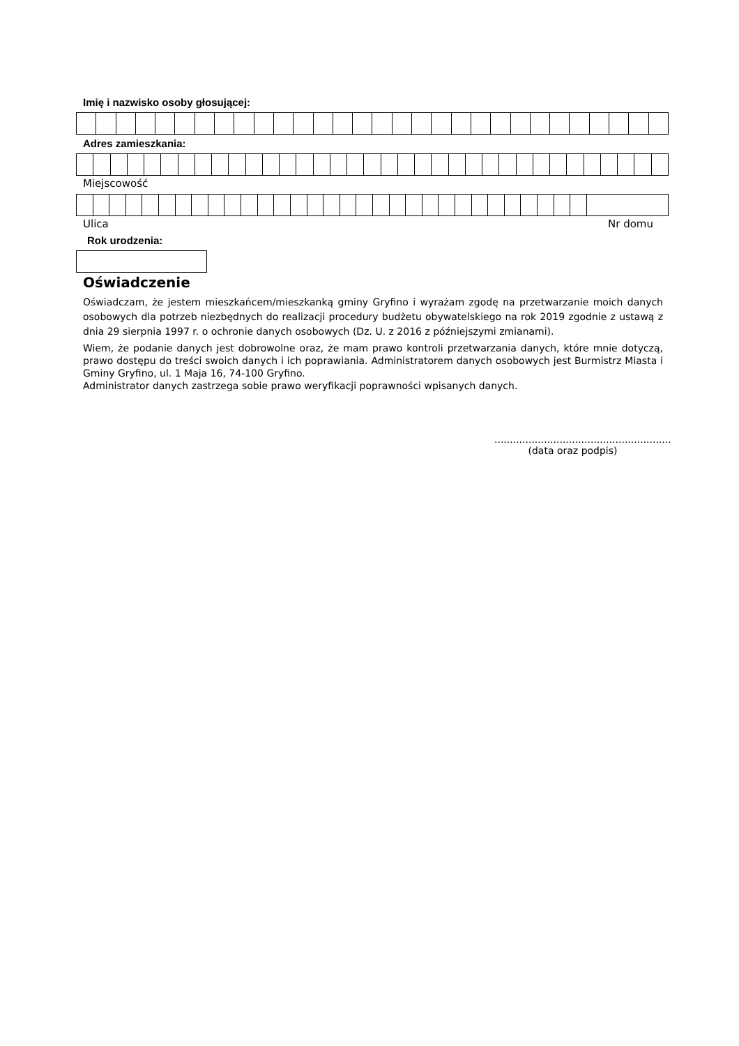Imię i nazwisko osoby głosującej:
Adres zamieszkania:
Miejscowość
Ulica Nr domu
Rok urodzenia:
Oświadczenie
Oświadczam, że jestem mieszkańcem/mieszkanką gminy Gryfino i wyrażam zgodę na przetwarzanie moich danych osobowych dla potrzeb niezbędnych do realizacji procedury budżetu obywatelskiego na rok 2019 zgodnie z ustawą z dnia 29 sierpnia 1997 r. o ochronie danych osobowych (Dz. U. z 2016 z późniejszymi zmianami).
Wiem, że podanie danych jest dobrowolne oraz, że mam prawo kontroli przetwarzania danych, które mnie dotyczą, prawo dostępu do treści swoich danych i ich poprawiania. Administratorem danych osobowych jest Burmistrz Miasta i Gminy Gryfino, ul. 1 Maja 16, 74-100 Gryfino.
Administrator danych zastrzega sobie prawo weryfikacji poprawności wpisanych danych.
.........................................................
(data oraz podpis)